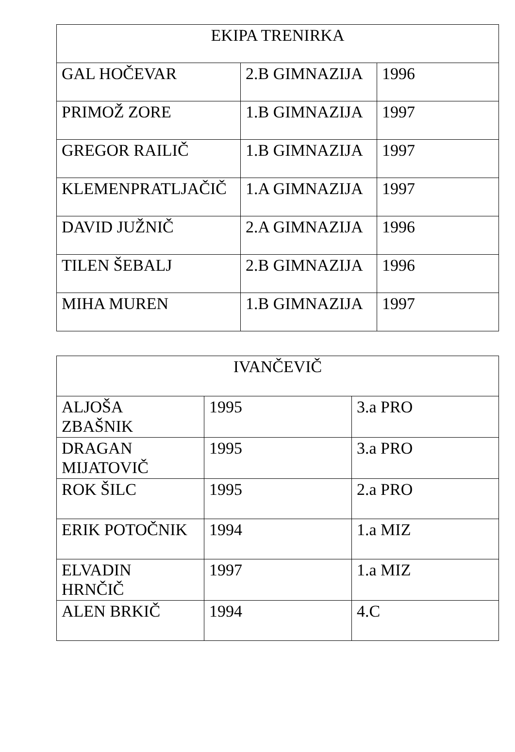| EKIPA TRENIRKA | | |
| --- | --- | --- |
| GAL HOČEVAR | 2.B GIMNAZIJA | 1996 |
| PRIMOŽ ZORE | 1.B GIMNAZIJA | 1997 |
| GREGOR RAILIČ | 1.B GIMNAZIJA | 1997 |
| KLEMENPRATLJAČIČ | 1.A GIMNAZIJA | 1997 |
| DAVID JUŽNIČ | 2.A GIMNAZIJA | 1996 |
| TILEN ŠEBALJ | 2.B GIMNAZIJA | 1996 |
| MIHA MUREN | 1.B GIMNAZIJA | 1997 |
| IVANČEVIČ | | |
| --- | --- | --- |
| ALJOŠA ZBAŠNIK | 1995 | 3.a PRO |
| DRAGAN MIJATOVIČ | 1995 | 3.a PRO |
| ROK ŠILC | 1995 | 2.a PRO |
| ERIK POTOČNIK | 1994 | 1.a MIZ |
| ELVADIN HRNČIČ | 1997 | 1.a MIZ |
| ALEN BRKIČ | 1994 | 4.C |